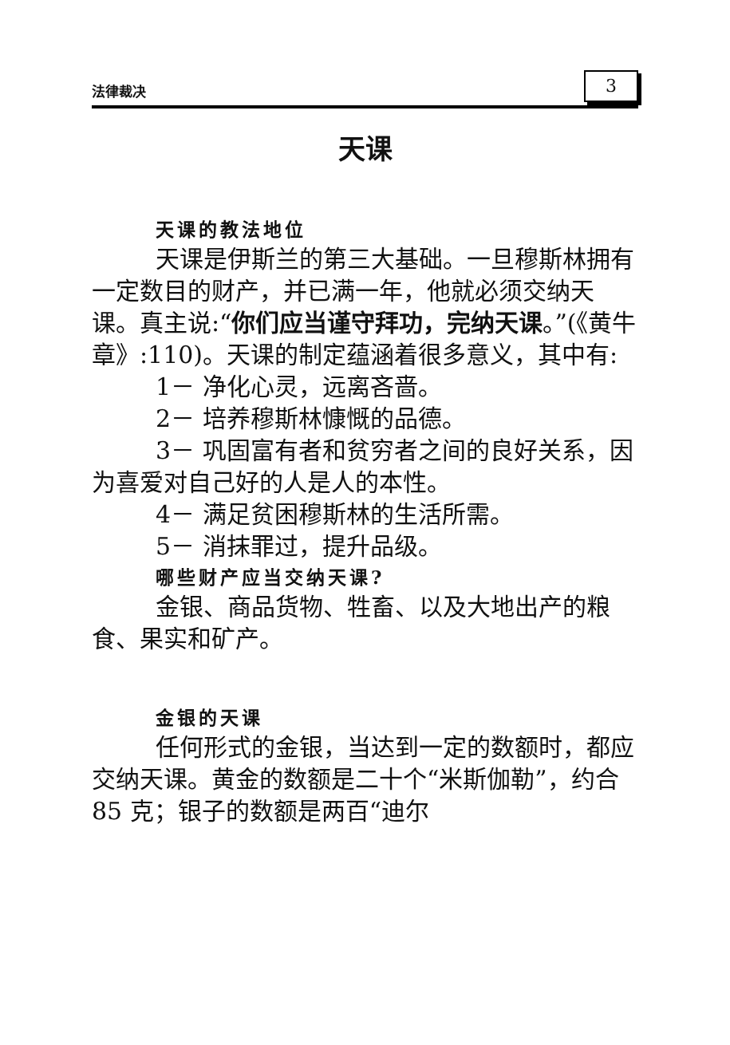法律裁决 3
天课
天课的教法地位
天课是伊斯兰的第三大基础。一旦穆斯林拥有一定数目的财产，并已满一年，他就必须交纳天课。真主说:“你们应当谨守拜功，完纳天课。”(《黄牛章》:110)。天课的制定蕴涵着很多意义，其中有:
1－ 净化心灵，远离吝啬。
2－ 培养穆斯林慷慨的品德。
3－ 巩固富有者和贫穷者之间的良好关系，因为喜爱对自己好的人是人的本性。
4－ 满足贫困穆斯林的生活所需。
5－ 消抹罪过，提升品级。
哪些财产应当交纳天课?
金银、商品货物、牲畜、以及大地出产的粮食、果实和矿产。
金银的天课
任何形式的金银，当达到一定的数额时，都应交纳天课。黄金的数额是二十个“米斯伽勒”，约合 85 克；银子的数额是两百“迪尔